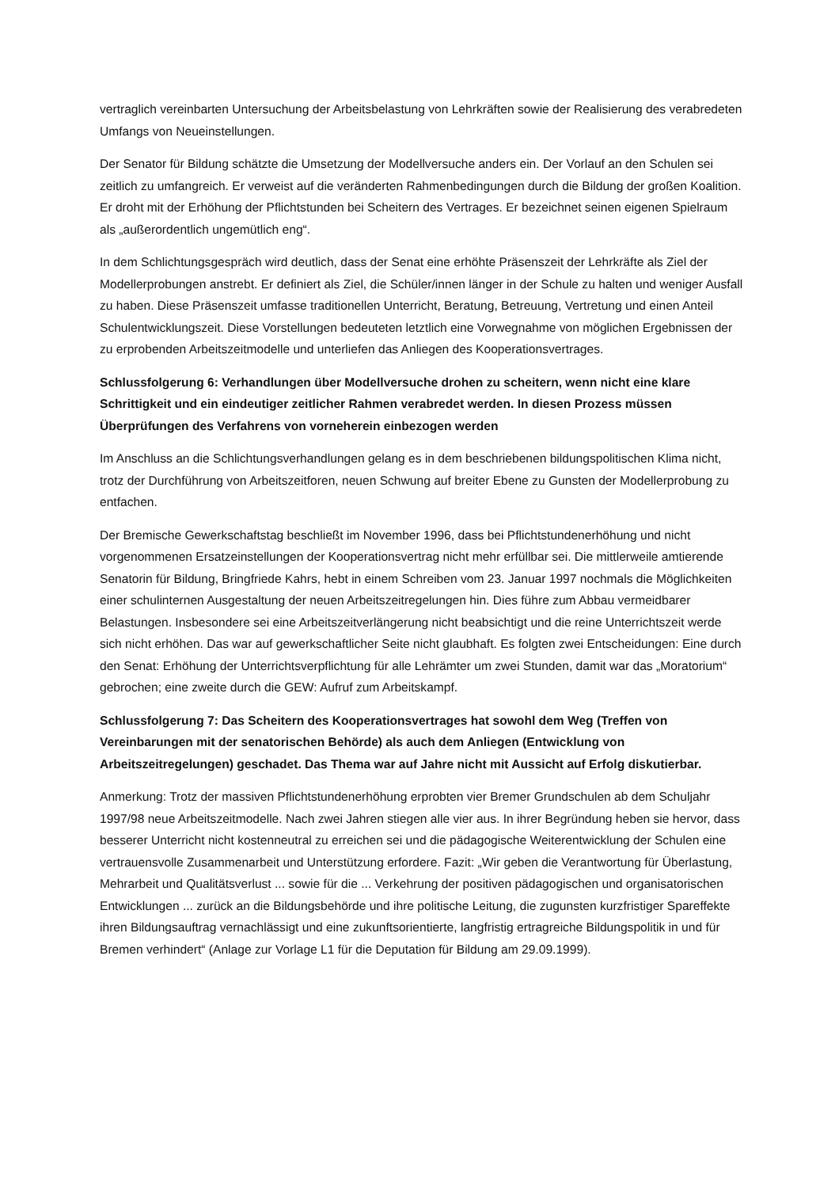vertraglich vereinbarten Untersuchung der Arbeitsbelastung von Lehrkräften sowie der Realisierung des verabredeten Umfangs von Neueinstellungen.
Der Senator für Bildung schätzte die Umsetzung der Modellversuche anders ein. Der Vorlauf an den Schulen sei zeitlich zu umfangreich. Er verweist auf die veränderten Rahmenbedingungen durch die Bildung der großen Koalition. Er droht mit der Erhöhung der Pflichtstunden bei Scheitern des Vertrages. Er bezeichnet seinen eigenen Spielraum als „außerordentlich ungemütlich eng“.
In dem Schlichtungsgespräch wird deutlich, dass der Senat eine erhöhte Präsenszeit der Lehrkräfte als Ziel der Modellerprobungen anstrebt. Er definiert als Ziel, die Schüler/innen länger in der Schule zu halten und weniger Ausfall zu haben. Diese Präsenszeit umfasse traditionellen Unterricht, Beratung, Betreuung, Vertretung und einen Anteil Schulentwicklungszeit. Diese Vorstellungen bedeuteten letztlich eine Vorwegnahme von möglichen Ergebnissen der zu erprobenden Arbeitszeitmodelle und unterliefen das Anliegen des Kooperationsvertrages.
Schlussfolgerung 6: Verhandlungen über Modellversuche drohen zu scheitern, wenn nicht eine klare Schrittigkeit und ein eindeutiger zeitlicher Rahmen verabredet werden. In diesen Prozess müssen Überprüfungen des Verfahrens von vorneherein einbezogen werden
Im Anschluss an die Schlichtungsverhandlungen gelang es in dem beschriebenen bildungspolitischen Klima nicht, trotz der Durchführung von Arbeitszeitforen, neuen Schwung auf breiter Ebene zu Gunsten der Modellerprobung zu entfachen.
Der Bremische Gewerkschaftstag beschließt im November 1996, dass bei Pflichtstundenerhöhung und nicht vorgenommenen Ersatzeinstellungen der Kooperationsvertrag nicht mehr erfüllbar sei. Die mittlerweile amtierende Senatorin für Bildung, Bringfriede Kahrs, hebt in einem Schreiben vom 23. Januar 1997 nochmals die Möglichkeiten einer schulinternen Ausgestaltung der neuen Arbeitszeitregelungen hin. Dies führe zum Abbau vermeidbarer Belastungen. Insbesondere sei eine Arbeitszeitverlängerung nicht beabsichtigt und die reine Unterrichtszeit werde sich nicht erhöhen. Das war auf gewerkschaftlicher Seite nicht glaubhaft. Es folgten zwei Entscheidungen: Eine durch den Senat: Erhöhung der Unterrichtsverpflichtung für alle Lehrämter um zwei Stunden, damit war das „Moratorium“ gebrochen; eine zweite durch die GEW: Aufruf zum Arbeitskampf.
Schlussfolgerung 7: Das Scheitern des Kooperationsvertrages hat sowohl dem Weg (Treffen von Vereinbarungen mit der senatorischen Behörde) als auch dem Anliegen (Entwicklung von Arbeitszeitregelungen) geschadet. Das Thema war auf Jahre nicht mit Aussicht auf Erfolg diskutierbar.
Anmerkung: Trotz der massiven Pflichtstundenerhöhung erprobten vier Bremer Grundschulen ab dem Schuljahr 1997/98 neue Arbeitszeitmodelle. Nach zwei Jahren stiegen alle vier aus. In ihrer Begründung heben sie hervor, dass besserer Unterricht nicht kostenneutral zu erreichen sei und die pädagogische Weiterentwicklung der Schulen eine vertrauensvolle Zusammenarbeit und Unterstützung erfordere. Fazit: „Wir geben die Verantwortung für Überlastung, Mehrarbeit und Qualitätsverlust ... sowie für die ... Verkehrung der positiven pädagogischen und organisatorischen Entwicklungen ... zurück an die Bildungsbehörde und ihre politische Leitung, die zugunsten kurzfristiger Spareffekte ihren Bildungsauftrag vernachlässigt und eine zukunftsorientierte, langfristig ertragreiche Bildungspolitik in und für Bremen verhindert“ (Anlage zur Vorlage L1 für die Deputation für Bildung am 29.09.1999).